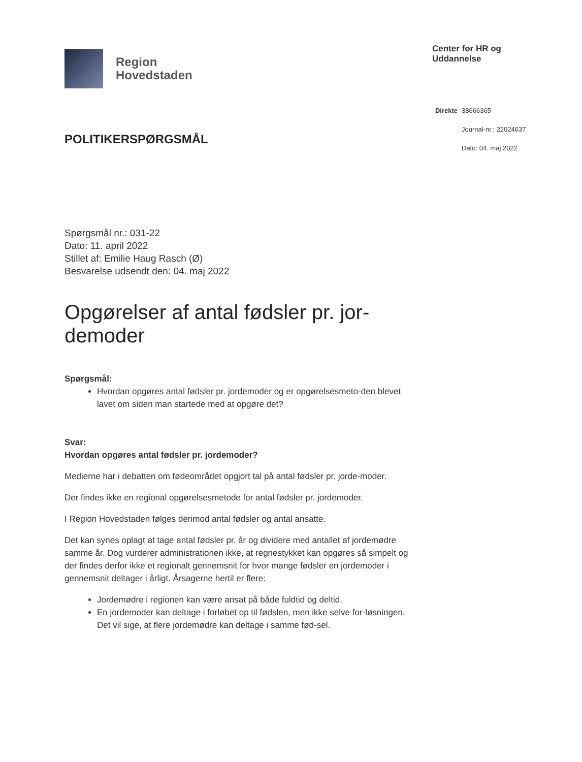Region
Hovedstaden
Center for HR og Uddannelse
POLITIKERSPØRGSMÅL
Direkte 38666365
Journal-nr.: 22024637
Dato: 04. maj 2022
Spørgsmål nr.: 031-22
Dato: 11. april 2022
Stillet af: Emilie Haug Rasch (Ø)
Besvarelse udsendt den: 04. maj 2022
Opgørelser af antal fødsler pr. jor-demoder
Spørgsmål:
Hvordan opgøres antal fødsler pr. jordemoder og er opgørelsesmeto-den blevet lavet om siden man startede med at opgøre det?
Svar:
Hvordan opgøres antal fødsler pr. jordemoder?
Medierne har i debatten om fødeområdet opgjort tal på antal fødsler pr. jorde-moder.
Der findes ikke en regional opgørelsesmetode for antal fødsler pr. jordemoder.
I Region Hovedstaden følges derimod antal fødsler og antal ansatte.
Det kan synes oplagt at tage antal fødsler pr. år og dividere med antallet af jordemødre samme år. Dog vurderer administrationen ikke, at regnestykket kan opgøres så simpelt og der findes derfor ikke et regionalt gennemsnit for hvor mange fødsler en jordemoder i gennemsnit deltager i årligt. Årsagerne hertil er flere:
Jordemødre i regionen kan være ansat på både fuldtid og deltid.
En jordemoder kan deltage i forløbet op til fødslen, men ikke selve for-løsningen. Det vil sige, at flere jordemødre kan deltage i samme fød-sel.